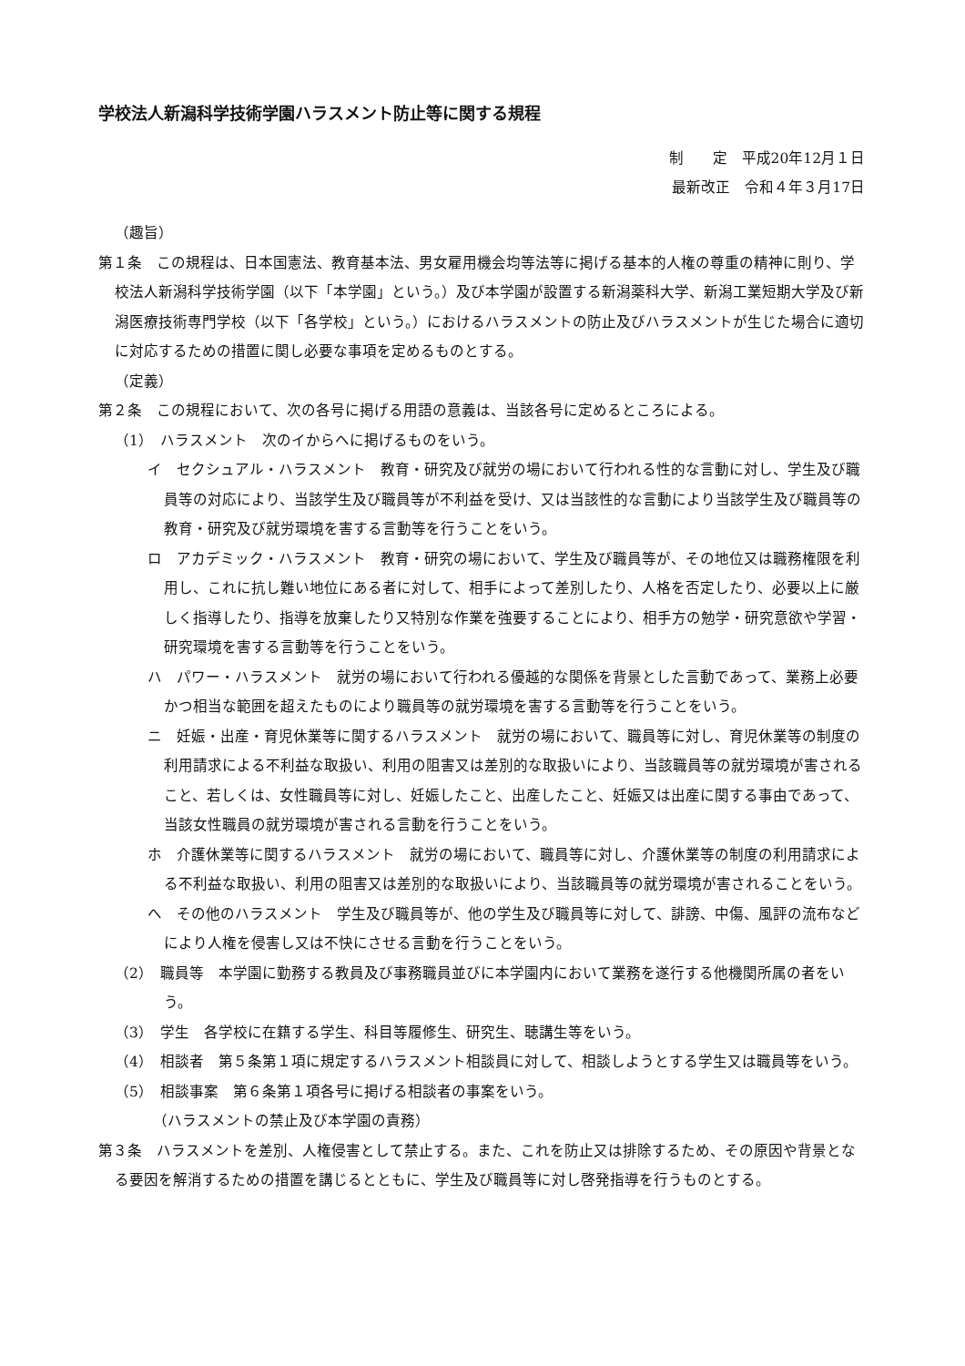学校法人新潟科学技術学園ハラスメント防止等に関する規程
制　　定　平成20年12月１日
最新改正　令和４年３月17日
（趣旨）
第１条　この規程は、日本国憲法、教育基本法、男女雇用機会均等法等に掲げる基本的人権の尊重の精神に則り、学校法人新潟科学技術学園（以下「本学園」という。）及び本学園が設置する新潟薬科大学、新潟工業短期大学及び新潟医療技術専門学校（以下「各学校」という。）におけるハラスメントの防止及びハラスメントが生じた場合に適切に対応するための措置に関し必要な事項を定めるものとする。
（定義）
第２条　この規程において、次の各号に掲げる用語の意義は、当該各号に定めるところによる。
（1）　ハラスメント　次のイからヘに掲げるものをいう。
イ　セクシュアル・ハラスメント　教育・研究及び就労の場において行われる性的な言動に対し、学生及び職員等の対応により、当該学生及び職員等が不利益を受け、又は当該性的な言動により当該学生及び職員等の教育・研究及び就労環境を害する言動等を行うことをいう。
ロ　アカデミック・ハラスメント　教育・研究の場において、学生及び職員等が、その地位又は職務権限を利用し、これに抗し難い地位にある者に対して、相手によって差別したり、人格を否定したり、必要以上に厳しく指導したり、指導を放棄したり又特別な作業を強要することにより、相手方の勉学・研究意欲や学習・研究環境を害する言動等を行うことをいう。
ハ　パワー・ハラスメント　就労の場において行われる優越的な関係を背景とした言動であって、業務上必要かつ相当な範囲を超えたものにより職員等の就労環境を害する言動等を行うことをいう。
ニ　妊娠・出産・育児休業等に関するハラスメント　就労の場において、職員等に対し、育児休業等の制度の利用請求による不利益な取扱い、利用の阻害又は差別的な取扱いにより、当該職員等の就労環境が害されること、若しくは、女性職員等に対し、妊娠したこと、出産したこと、妊娠又は出産に関する事由であって、当該女性職員の就労環境が害される言動を行うことをいう。
ホ　介護休業等に関するハラスメント　就労の場において、職員等に対し、介護休業等の制度の利用請求による不利益な取扱い、利用の阻害又は差別的な取扱いにより、当該職員等の就労環境が害されることをいう。
ヘ　その他のハラスメント　学生及び職員等が、他の学生及び職員等に対して、誹謗、中傷、風評の流布などにより人権を侵害し又は不快にさせる言動を行うことをいう。
（2）　職員等　本学園に勤務する教員及び事務職員並びに本学園内において業務を遂行する他機関所属の者をいう。
（3）　学生　各学校に在籍する学生、科目等履修生、研究生、聴講生等をいう。
（4）　相談者　第５条第１項に規定するハラスメント相談員に対して、相談しようとする学生又は職員等をいう。
（5）　相談事案　第６条第１項各号に掲げる相談者の事案をいう。
（ハラスメントの禁止及び本学園の責務）
第３条　ハラスメントを差別、人権侵害として禁止する。また、これを防止又は排除するため、その原因や背景となる要因を解消するための措置を講じるとともに、学生及び職員等に対し啓発指導を行うものとする。